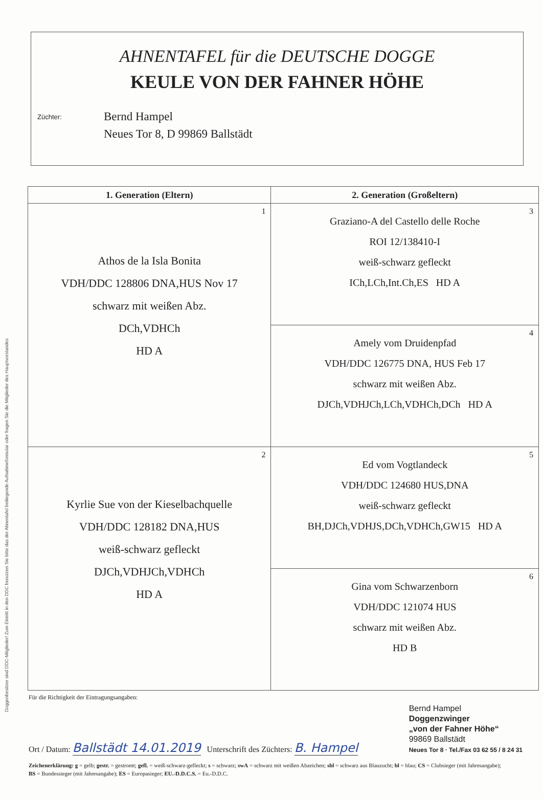Doggenbesitzer sind DDC-Mitglieder! Zum Eintritt in den DDC benutzen Sie bitte das der Ahnentafel beiliegende Aufnahmeformular oder fragen Sie die Mitglieder des Hauptvorstandes
AHNENTAFEL für die DEUTSCHE DOGGE
KEULE VON DER FAHNER HÖHE
Züchter:
Bernd Hampel
Neues Tor 8, D 99869 Ballstädt
| 1. Generation (Eltern) | 2. Generation (Großeltern) |
| --- | --- |
| 1 Athos de la Isla Bonita VDH/DDC 128806 DNA,HUS Nov 17 schwarz mit weißen Abz. DCh,VDHCh HD A | 3 Graziano-A del Castello delle Roche ROI 12/138410-I weiß-schwarz gefleckt ICh,LCh,Int.Ch,ES HD A |
| | 4 Amely vom Druidenpfad VDH/DDC 126775 DNA, HUS Feb 17 schwarz mit weißen Abz. DJCh,VDHJCh,LCh,VDHCh,DCh HD A |
| 2 Kyrlie Sue von der Kieselbachquelle VDH/DDC 128182 DNA,HUS weiß-schwarz gefleckt DJCh,VDHJCh,VDHCh HD A | 5 Ed vom Vogtlandeck VDH/DDC 124680 HUS,DNA weiß-schwarz gefleckt BH,DJCh,VDHJS,DCh,VDHCh,GW15 HD A |
| | 6 Gina vom Schwarzenborn VDH/DDC 121074 HUS schwarz mit weißen Abz. HD B |
Für die Richtigkeit der Eintragungsangaben:
Ort / Datum: Ballstädt 14.01.2019 Unterschrift des Züchters: B. Hampel
Bernd Hampel
Doggenzwinger
„von der Fahner Höhe“
99869 Ballstädt
Neues Tor 8 · Tel./Fax 03 62 55 / 8 24 31
Zeichenerklärung: g = gelb; gestr. = gestromt; gefl. = weiß-schwarz-gefleckt; s = schwarz; swA = schwarz mit weißen Abzeichen; sbl = schwarz aus Blauzucht; bl = blau; CS = Clubsieger (mit Jahresangabe); BS = Bundessieger (mit Jahresangabe); ES = Europasieger; EU.-D.D.C.S. = Eu.-D.D.C.